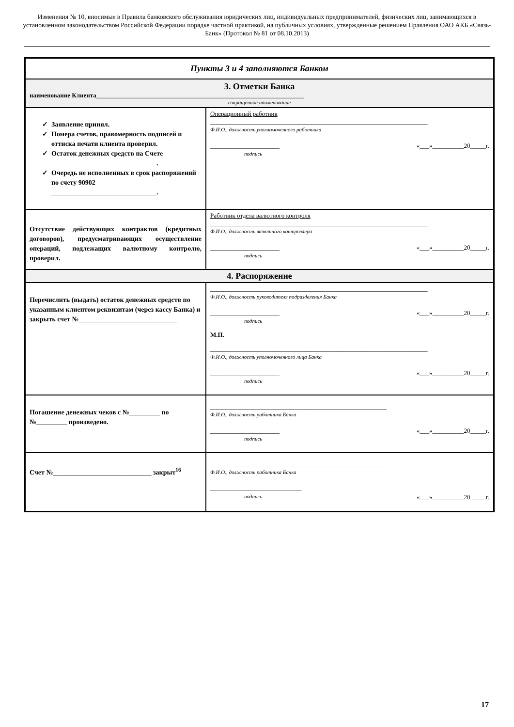Изменения № 10, вносимые в Правила банковского обслуживания юридических лиц, индивидуальных предпринимателей, физических лиц, занимающихся в установленном законодательством Российской Федерации порядке частной практикой, на публичных условиях, утвержденные решением Правления ОАО АКБ «Связь-Банк» (Протокол № 81 от 08.10.2013)
| Пункты 3 и 4 заполняются Банком | |
| 3. Отметки Банка наименование Клиента__________________________________________________________________ сокращенное наименование | |
| Заявление принял. Номера счетов, правомерность подписей и оттиска печати клиента проверил. Остаток денежных средств на Счете _______________________________. Очередь не исполненных в срок распоряжений по счету 90902 _______________________________. | Операционный работник _____________________________________________________________________ Ф.И.О., должность уполномоченного работника ______________________ подпись «___»__________20_____г. |
| Отсутствие действующих контрактов (кредитных договоров), предусматривающих осуществление операций, подлежащих валютному контролю, проверил. | Работник отдела валютного контроля _____________________________________________________________________ Ф.И.О., должность валютного контроллера ______________________ подпись «___»__________20_____г. |
| 4. Распоряжение | |
| Перечислить (выдать) остаток денежных средств по указанным клиентом реквизитам (через кассу Банка) и закрыть счет №_____________________________ | _____________________________________________________________________ Ф.И.О., должность руководителя подразделения Банка ______________________ подпись «___»__________20_____г. М.П. _____________________________________________________________________ Ф.И.О., должность уполномоченного лица Банка ______________________ подпись «___»__________20_____г. |
| Погашение денежных чеков с №_________ по №_________ произведено. | ________________________________________________________ Ф.И.О., должность работника Банка ______________________ подпись «___»__________20_____г. |
| Счет №_____________________________ закрыт<sup>16</sup> | _________________________________________________________ Ф.И.О., должность работника Банка _____________________________ подпись «___»__________20_____г. |
17